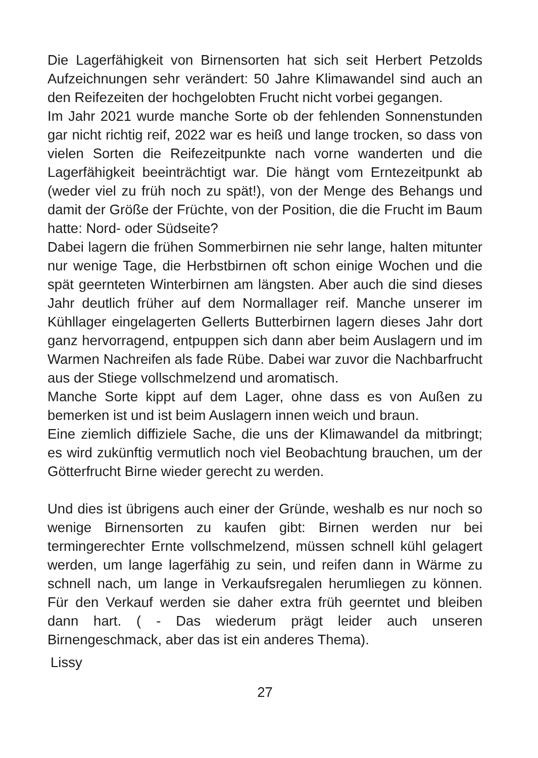Die Lagerfähigkeit von Birnensorten hat sich seit Herbert Petzolds Aufzeichnungen sehr verändert: 50 Jahre Klimawandel sind auch an den Reifezeiten der hochgelobten Frucht nicht vorbei gegangen.
Im Jahr 2021 wurde manche Sorte ob der fehlenden Sonnenstunden gar nicht richtig reif, 2022 war es heiß und lange trocken, so dass von vielen Sorten die Reifezeitpunkte nach vorne wanderten und die Lagerfähigkeit beeinträchtigt war. Die hängt vom Erntezeitpunkt ab (weder viel zu früh noch zu spät!), von der Menge des Behangs und damit der Größe der Früchte, von der Position, die die Frucht im Baum hatte: Nord- oder Südseite?
Dabei lagern die frühen Sommerbirnen nie sehr lange, halten mitunter nur wenige Tage, die Herbstbirnen oft schon einige Wochen und die spät geernteten Winterbirnen am längsten. Aber auch die sind dieses Jahr deutlich früher auf dem Normallager reif. Manche unserer im Kühllager eingelagerten Gellerts Butterbirnen lagern dieses Jahr dort ganz hervorragend, entpuppen sich dann aber beim Auslagern und im Warmen Nachreifen als fade Rübe. Dabei war zuvor die Nachbarfrucht aus der Stiege vollschmelzend und aromatisch.
Manche Sorte kippt auf dem Lager, ohne dass es von Außen zu bemerken ist und ist beim Auslagern innen weich und braun.
Eine ziemlich diffiziele Sache, die uns der Klimawandel da mitbringt; es wird zukünftig vermutlich noch viel Beobachtung brauchen, um der Götterfrucht Birne wieder gerecht zu werden.
Und dies ist übrigens auch einer der Gründe, weshalb es nur noch so wenige Birnensorten zu kaufen gibt: Birnen werden nur bei termingerechter Ernte vollschmelzend, müssen schnell kühl gelagert werden, um lange lagerfähig zu sein, und reifen dann in Wärme zu schnell nach, um lange in Verkaufsregalen herumliegen zu können. Für den Verkauf werden sie daher extra früh geerntet und bleiben dann hart. ( - Das wiederum prägt leider auch unseren Birnengeschmack, aber das ist ein anderes Thema).
Lissy
27